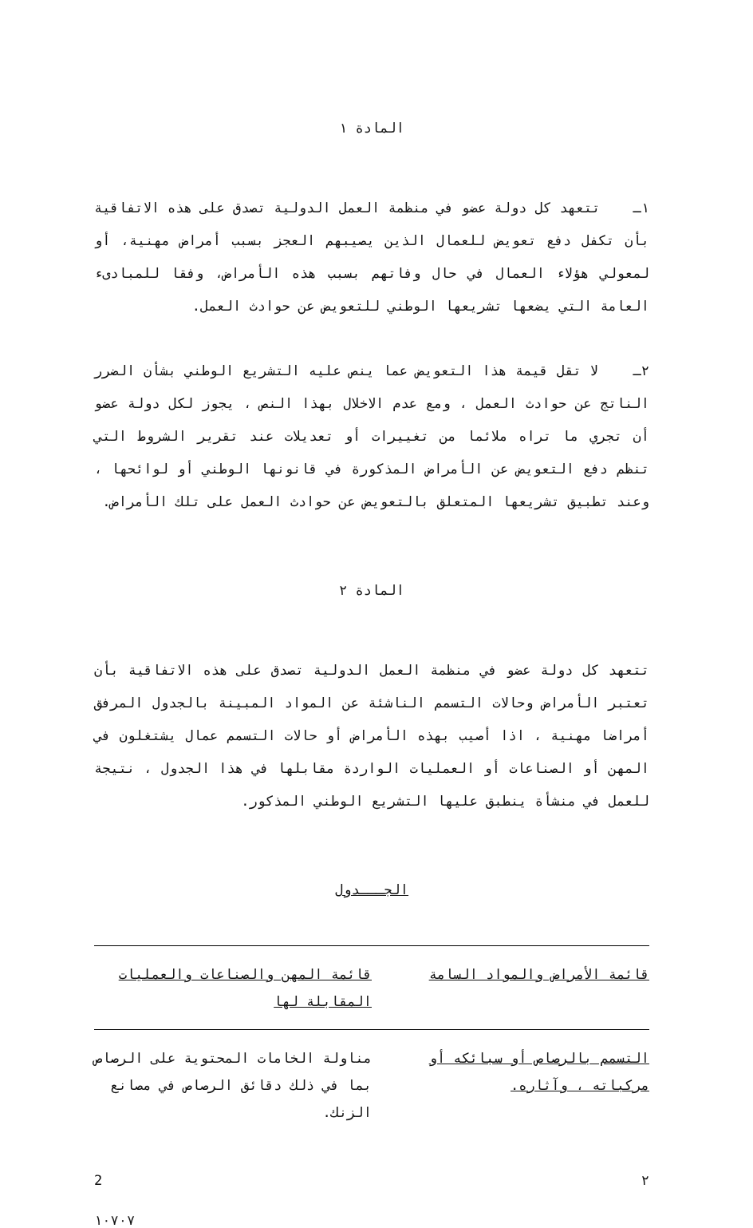المادة ١
١ـ تتعهد كل دولة عضو في منظمة العمل الدولية تصدق على هذه الاتفاقية بأن تكفل دفع تعويض للعمال الذين يصيبهم العجز بسبب أمراض مهنية، أو لمعولي هؤلاء العمال في حال وفاتهم بسبب هذه الأمراض، وفقا للمبادىء العامة التي يضعها تشريعها الوطني للتعويض عن حوادث العمل.
٢ـ لا تقل قيمة هذا التعويض عما ينص عليه التشريع الوطني بشأن الضرر الناتج عن حوادث العمل ، ومع عدم الاخلال بهذا النص ، يجوز لكل دولة عضو أن تجري ما تراه ملائما من تغييرات أو تعديلات عند تقرير الشروط التي تنظم دفع التعويض عن الأمراض المذكورة في قانونها الوطني أو لوائحها ، وعند تطبيق تشريعها المتعلق بالتعويض عن حوادث العمل على تلك الأمراض.
المادة ٢
تتعهد كل دولة عضو في منظمة العمل الدولية تصدق على هذه الاتفاقية بأن تعتبر الأمراض وحالات التسمم الناشئة عن المواد المبينة بالجدول المرفق أمراضا مهنية ، اذا أصيب بهذه الأمراض أو حالات التسمم عمال يشتغلون في المهن أو الصناعات أو العمليات الواردة مقابلها في هذا الجدول ، نتيجة للعمل في منشأة ينطبق عليها التشريع الوطني المذكور.
الجـــدول
| قائمة الأمراض والمواد السامة | قائمة المهن والصناعات والعمليات المقابلة لها |
| --- | --- |
| التسمم بالرصاص أو سبائكه أو مركباته ، وآثاره. | مناولة الخامات المحتوية على الرصاص بما في ذلك دقائق الرصاص في مصانع الزنك. |
2 ٢
١٠٧٠٧